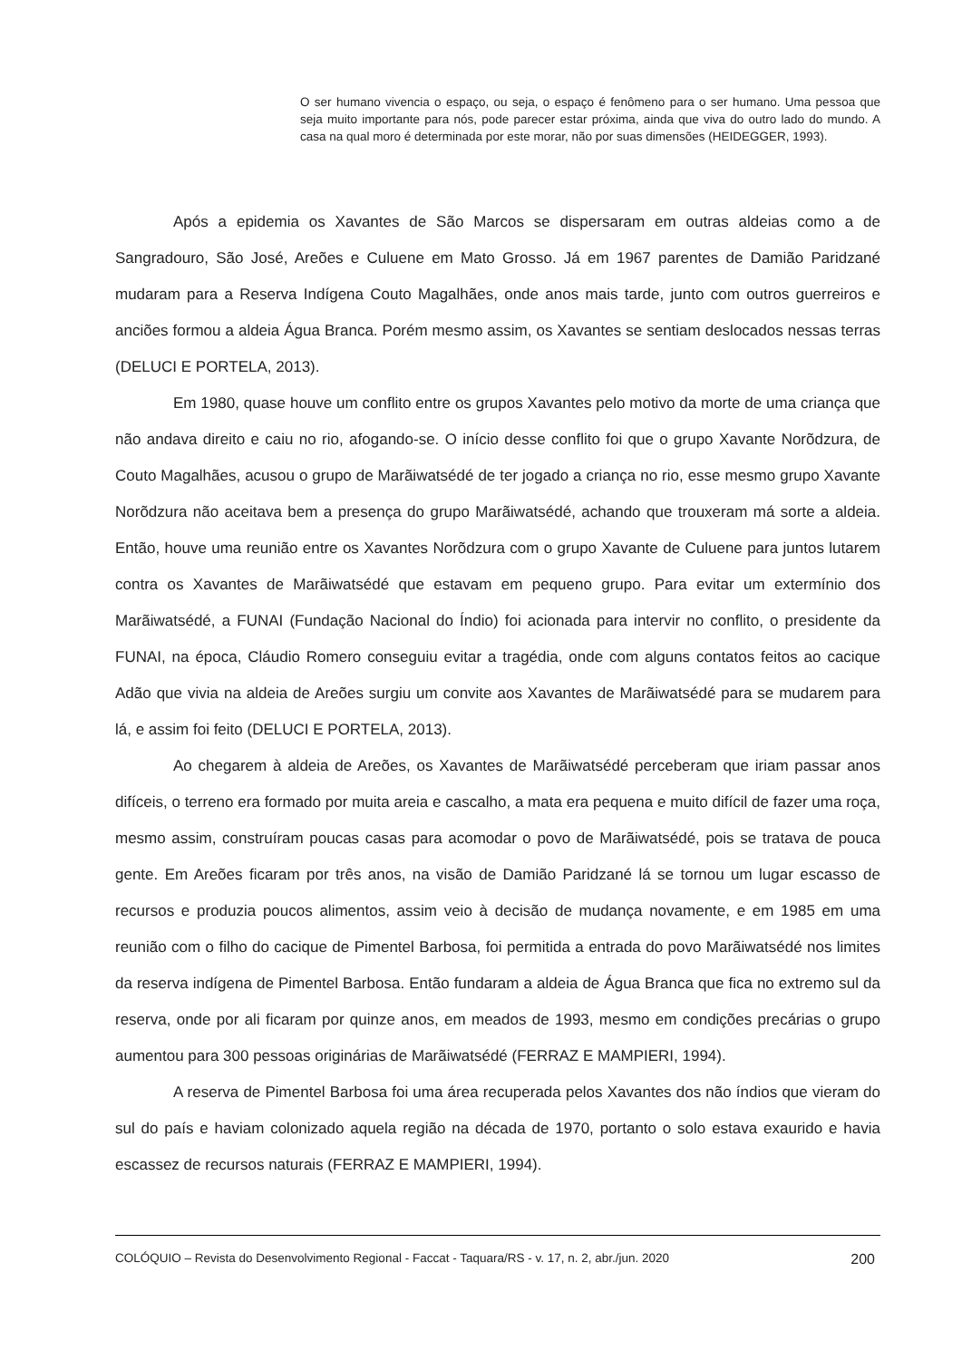O ser humano vivencia o espaço, ou seja, o espaço é fenômeno para o ser humano. Uma pessoa que seja muito importante para nós, pode parecer estar próxima, ainda que viva do outro lado do mundo. A casa na qual moro é determinada por este morar, não por suas dimensões (HEIDEGGER, 1993).
Após a epidemia os Xavantes de São Marcos se dispersaram em outras aldeias como a de Sangradouro, São José, Areões e Culuene em Mato Grosso. Já em 1967 parentes de Damião Paridzané mudaram para a Reserva Indígena Couto Magalhães, onde anos mais tarde, junto com outros guerreiros e anciões formou a aldeia Água Branca. Porém mesmo assim, os Xavantes se sentiam deslocados nessas terras (DELUCI E PORTELA, 2013).
Em 1980, quase houve um conflito entre os grupos Xavantes pelo motivo da morte de uma criança que não andava direito e caiu no rio, afogando-se. O início desse conflito foi que o grupo Xavante Norõdzura, de Couto Magalhães, acusou o grupo de Marãiwatsédé de ter jogado a criança no rio, esse mesmo grupo Xavante Norõdzura não aceitava bem a presença do grupo Marãiwatsédé, achando que trouxeram má sorte a aldeia. Então, houve uma reunião entre os Xavantes Norõdzura com o grupo Xavante de Culuene para juntos lutarem contra os Xavantes de Marãiwatsédé que estavam em pequeno grupo. Para evitar um extermínio dos Marãiwatsédé, a FUNAI (Fundação Nacional do Índio) foi acionada para intervir no conflito, o presidente da FUNAI, na época, Cláudio Romero conseguiu evitar a tragédia, onde com alguns contatos feitos ao cacique Adão que vivia na aldeia de Areões surgiu um convite aos Xavantes de Marãiwatsédé para se mudarem para lá, e assim foi feito (DELUCI E PORTELA, 2013).
Ao chegarem à aldeia de Areões, os Xavantes de Marãiwatsédé perceberam que iriam passar anos difíceis, o terreno era formado por muita areia e cascalho, a mata era pequena e muito difícil de fazer uma roça, mesmo assim, construíram poucas casas para acomodar o povo de Marãiwatsédé, pois se tratava de pouca gente. Em Areões ficaram por três anos, na visão de Damião Paridzané lá se tornou um lugar escasso de recursos e produzia poucos alimentos, assim veio à decisão de mudança novamente, e em 1985 em uma reunião com o filho do cacique de Pimentel Barbosa, foi permitida a entrada do povo Marãiwatsédé nos limites da reserva indígena de Pimentel Barbosa. Então fundaram a aldeia de Água Branca que fica no extremo sul da reserva, onde por ali ficaram por quinze anos, em meados de 1993, mesmo em condições precárias o grupo aumentou para 300 pessoas originárias de Marãiwatsédé (FERRAZ E MAMPIERI, 1994).
A reserva de Pimentel Barbosa foi uma área recuperada pelos Xavantes dos não índios que vieram do sul do país e haviam colonizado aquela região na década de 1970, portanto o solo estava exaurido e havia escassez de recursos naturais (FERRAZ E MAMPIERI, 1994).
COLÓQUIO – Revista do Desenvolvimento Regional - Faccat - Taquara/RS - v. 17, n. 2, abr./jun. 2020 200